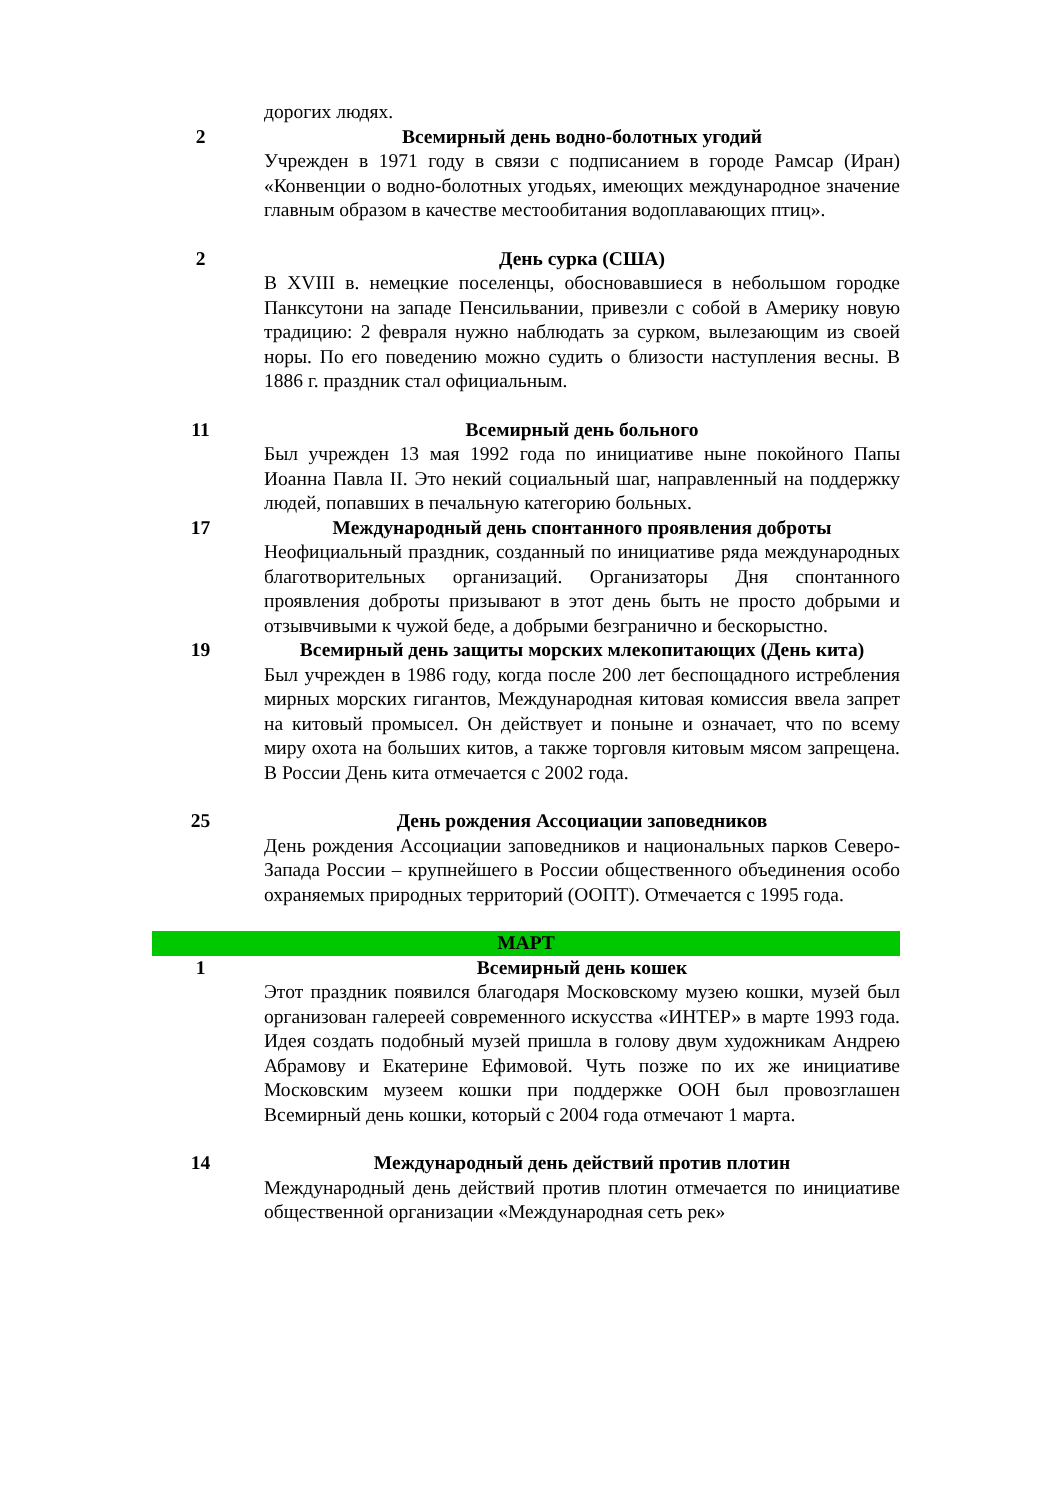| | дорогих людях. |
| 2 | Всемирный день водно-болотных угодий Учрежден в 1971 году в связи с подписанием в городе Рамсар (Иран) «Конвенции о водно-болотных угодьях, имеющих международное значение главным образом в качестве местообитания водоплавающих птиц». |
| 2 | День сурка (США) В XVIII в. немецкие поселенцы, обосновавшиеся в небольшом городке Панксутони на западе Пенсильвании, привезли с собой в Америку новую традицию: 2 февраля нужно наблюдать за сурком, вылезающим из своей норы. По его поведению можно судить о близости наступления весны. В 1886 г. праздник стал официальным. |
| 11 | Всемирный день больного Был учрежден 13 мая 1992 года по инициативе ныне покойного Папы Иоанна Павла II. Это некий социальный шаг, направленный на поддержку людей, попавших в печальную категорию больных. |
| 17 | Международный день спонтанного проявления доброты Неофициальный праздник, созданный по инициативе ряда международных благотворительных организаций. Организаторы Дня спонтанного проявления доброты призывают в этот день быть не просто добрыми и отзывчивыми к чужой беде, а добрыми безгранично и бескорыстно. |
| 19 | Всемирный день защиты морских млекопитающих (День кита) Был учрежден в 1986 году, когда после 200 лет беспощадного истребления мирных морских гигантов, Международная китовая комиссия ввела запрет на китовый промысел. Он действует и поныне и означает, что по всему миру охота на больших китов, а также торговля китовым мясом запрещена. В России День кита отмечается с 2002 года. |
| 25 | День рождения Ассоциации заповедников День рождения Ассоциации заповедников и национальных парков Северо-Запада России – крупнейшего в России общественного объединения особо охраняемых природных территорий (ООПТ). Отмечается с 1995 года. |
| МАРТ | |
| 1 | Всемирный день кошек Этот праздник появился благодаря Московскому музею кошки, музей был организован галереей современного искусства «ИНТЕР» в марте 1993 года. Идея создать подобный музей пришла в голову двум художникам Андрею Абрамову и Екатерине Ефимовой. Чуть позже по их же инициативе Московским музеем кошки при поддержке ООН был провозглашен Всемирный день кошки, который с 2004 года отмечают 1 марта. |
| 14 | Международный день действий против плотин Международный день действий против плотин отмечается по инициативе общественной организации «Международная сеть рек» |